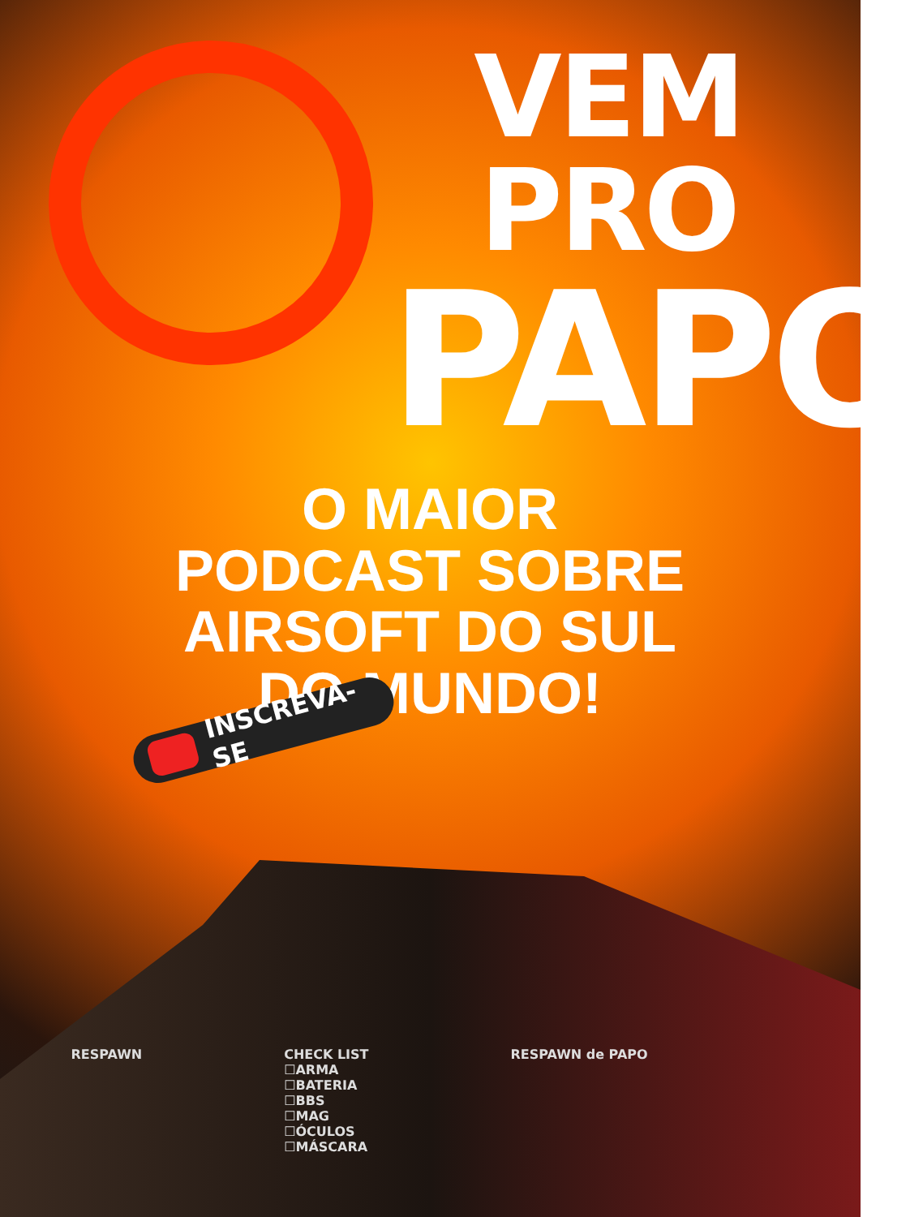VEM PRO
PAPO
O MAIOR PODCAST SOBRE AIRSOFT DO SUL DO MUNDO!
INSCREVA-SE
RESPAWN CHECK LIST
☐ARMA
☐BATERIA
☐BBS
☐MAG
☐ÓCULOS
☐MÁSCARA
RESPAWN de PAPO